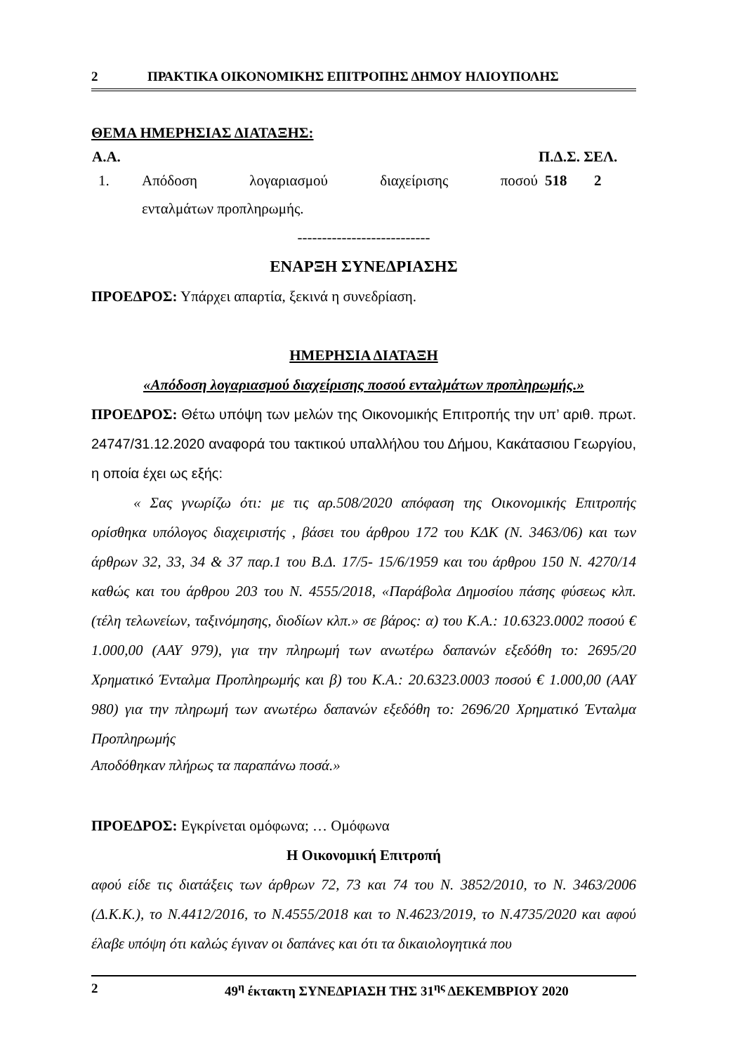2 ΠΡΑΚΤΙΚΑ ΟΙΚΟΝΟΜΙΚΗΣ ΕΠΙΤΡΟΠΗΣ ΔΗΜΟΥ ΗΛΙΟΥΠΟΛΗΣ
ΘΕΜΑ ΗΜΕΡΗΣΙΑΣ ΔΙΑΤΑΞΗΣ:
| Α.Α. | | Π.Δ.Σ. ΣΕΛ. | |
| --- | --- | --- | --- |
| 1. | Απόδοση λογαριασμού διαχείρισης ποσού | 518 | 2 |
| | ενταλμάτων προπληρωμής. | | |
---------------------------
ΕΝΑΡΞΗ ΣΥΝΕΔΡΙΑΣΗΣ
ΠΡΟΕΔΡΟΣ: Υπάρχει απαρτία, ξεκινά η συνεδρίαση.
ΗΜΕΡΗΣΙΑ ΔΙΑΤΑΞΗ
«Απόδοση λογαριασμού διαχείρισης ποσού ενταλμάτων προπληρωμής.»
ΠΡΟΕΔΡΟΣ: Θέτω υπόψη των μελών της Οικονομικής Επιτροπής την υπ’ αριθ. πρωτ. 24747/31.12.2020 αναφορά του τακτικού υπαλλήλου του Δήμου, Κακάτασιου Γεωργίου, η οποία έχει ως εξής:
« Σας γνωρίζω ότι: με τις αρ.508/2020 απόφαση της Οικονομικής Επιτροπής ορίσθηκα υπόλογος διαχειριστής , βάσει του άρθρου 172 του ΚΔΚ (Ν. 3463/06) και των άρθρων 32, 33, 34 & 37 παρ.1 του Β.Δ. 17/5- 15/6/1959 και του άρθρου 150 Ν. 4270/14 καθώς και του άρθρου 203 του Ν. 4555/2018, «Παράβολα Δημοσίου πάσης φύσεως κλπ. (τέλη τελωνείων, ταξινόμησης, διοδίων κλπ.» σε βάρος: α) του Κ.Α.: 10.6323.0002 ποσού € 1.000,00 (ΑΑΥ 979), για την πληρωμή των ανωτέρω δαπανών εξεδόθη το: 2695/20 Χρηματικό Ένταλμα Προπληρωμής και β) του Κ.Α.: 20.6323.0003 ποσού € 1.000,00 (ΑΑΥ 980) για την πληρωμή των ανωτέρω δαπανών εξεδόθη το: 2696/20 Χρηματικό Ένταλμα Προπληρωμής
Αποδόθηκαν πλήρως τα παραπάνω ποσά.»
ΠΡΟΕΔΡΟΣ: Εγκρίνεται ομόφωνα; … Ομόφωνα
Η Οικονομική Επιτροπή
αφού είδε τις διατάξεις των άρθρων 72, 73 και 74 του Ν. 3852/2010, το Ν. 3463/2006 (Δ.Κ.Κ.), το Ν.4412/2016, το Ν.4555/2018 και το Ν.4623/2019, το Ν.4735/2020 και αφού έλαβε υπόψη ότι καλώς έγιναν οι δαπάνες και ότι τα δικαιολογητικά που
2 49<sup>η</sup> έκτακτη ΣΥΝΕΔΡΙΑΣΗ ΤΗΣ 31<sup>ης</sup> ΔΕΚΕΜΒΡΙΟΥ 2020